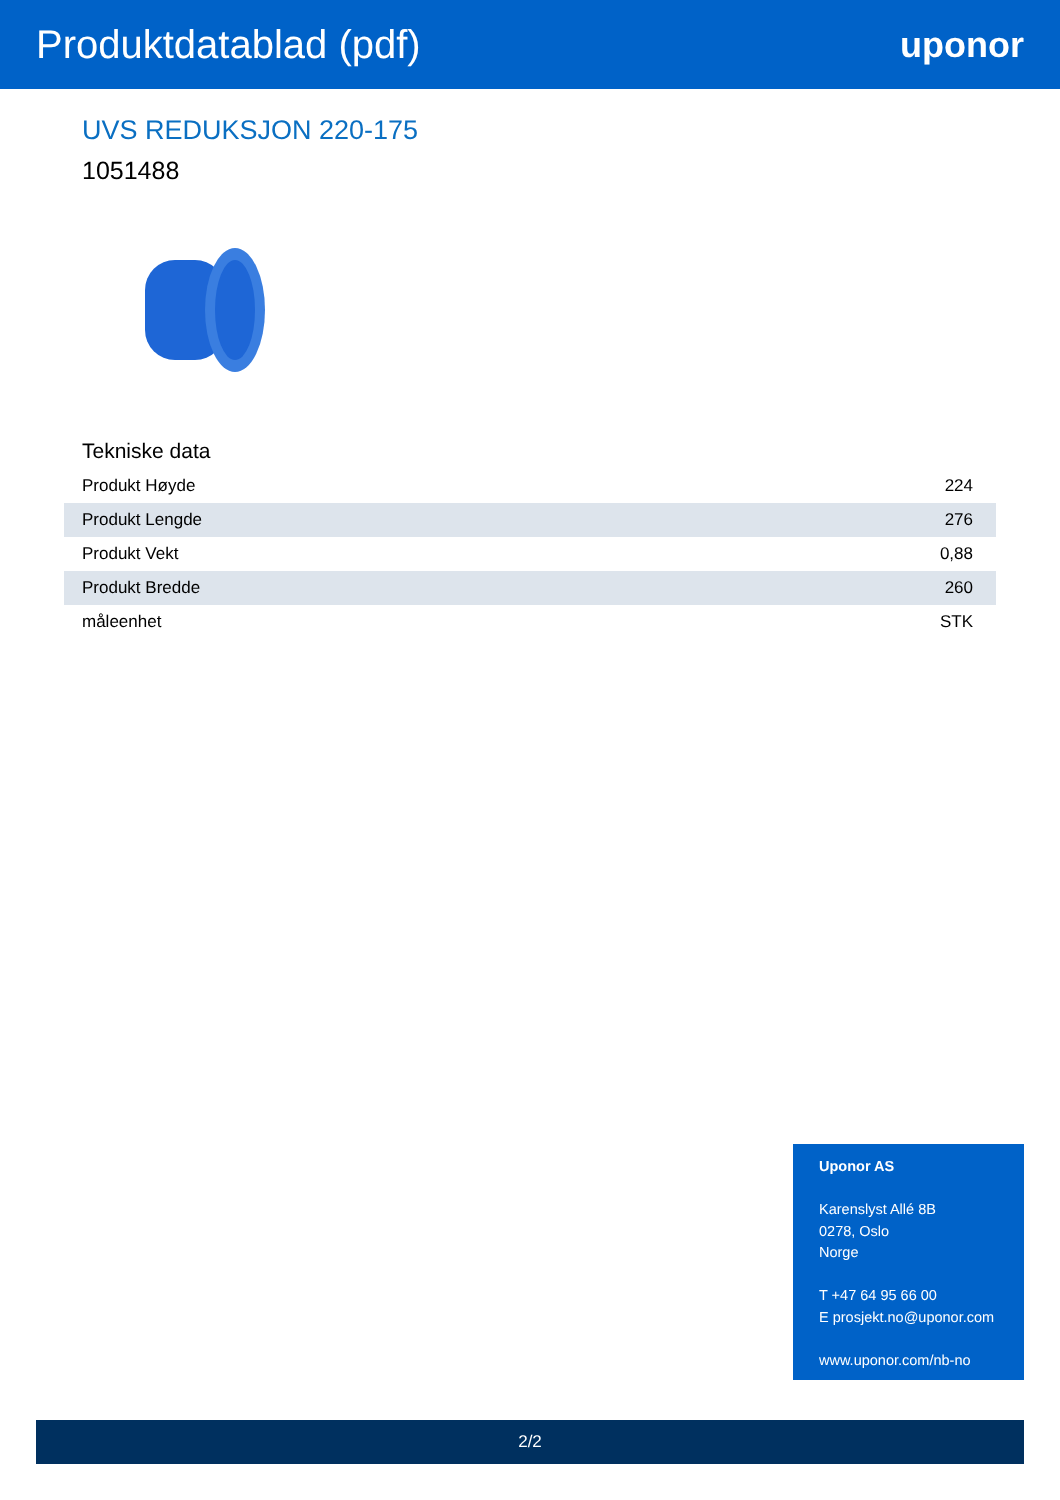Produktdatablad (pdf) uponor
UVS REDUKSJON 220-175
1051488
Tekniske data
| Produkt Høyde | 224 |
| Produkt Lengde | 276 |
| Produkt Vekt | 0,88 |
| Produkt Bredde | 260 |
| måleenhet | STK |
Uponor AS
Karenslyst Allé 8B
0278, Oslo
Norge
T +47 64 95 66 00
E prosjekt.no@uponor.com
www.uponor.com/nb-no
2/2